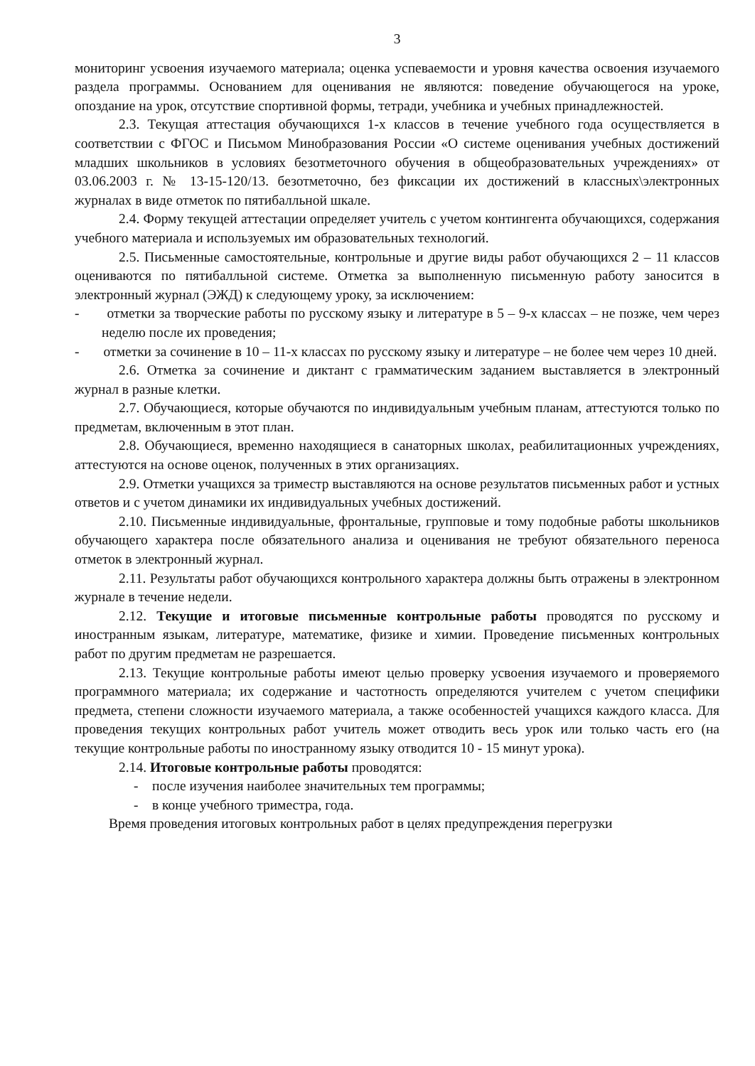3
мониторинг усвоения изучаемого материала; оценка успеваемости и уровня качества освоения изучаемого раздела программы. Основанием для оценивания не являются: поведение обучающегося на уроке, опоздание на урок, отсутствие спортивной формы, тетради, учебника и учебных принадлежностей.
2.3. Текущая аттестация обучающихся 1-х классов в течение учебного года осуществляется в соответствии с ФГОС и Письмом Минобразования России «О системе оценивания учебных достижений младших школьников в условиях безотметочного обучения в общеобразовательных учреждениях» от 03.06.2003 г. № 13-15-120/13. безотметочно, без фиксации их достижений в классных\электронных журналах в виде отметок по пятибалльной шкале.
2.4. Форму текущей аттестации определяет учитель с учетом контингента обучающихся, содержания учебного материала и используемых им образовательных технологий.
2.5. Письменные самостоятельные, контрольные и другие виды работ обучающихся 2 – 11 классов оцениваются по пятибалльной системе. Отметка за выполненную письменную работу заносится в электронный журнал (ЭЖД) к следующему уроку, за исключением:
- отметки за творческие работы по русскому языку и литературе в 5 – 9-х классах – не позже, чем через неделю после их проведения;
- отметки за сочинение в 10 – 11-х классах по русскому языку и литературе – не более чем через 10 дней.
2.6. Отметка за сочинение и диктант с грамматическим заданием выставляется в электронный журнал в разные клетки.
2.7. Обучающиеся, которые обучаются по индивидуальным учебным планам, аттестуются только по предметам, включенным в этот план.
2.8. Обучающиеся, временно находящиеся в санаторных школах, реабилитационных учреждениях, аттестуются на основе оценок, полученных в этих организациях.
2.9. Отметки учащихся за триместр выставляются на основе результатов письменных работ и устных ответов и с учетом динамики их индивидуальных учебных достижений.
2.10. Письменные индивидуальные, фронтальные, групповые и тому подобные работы школьников обучающего характера после обязательного анализа и оценивания не требуют обязательного переноса отметок в электронный журнал.
2.11. Результаты работ обучающихся контрольного характера должны быть отражены в электронном журнале в течение недели.
2.12. Текущие и итоговые письменные контрольные работы проводятся по русскому и иностранным языкам, литературе, математике, физике и химии. Проведение письменных контрольных работ по другим предметам не разрешается.
2.13. Текущие контрольные работы имеют целью проверку усвоения изучаемого и проверяемого программного материала; их содержание и частотность определяются учителем с учетом специфики предмета, степени сложности изучаемого материала, а также особенностей учащихся каждого класса. Для проведения текущих контрольных работ учитель может отводить весь урок или только часть его (на текущие контрольные работы по иностранному языку отводится 10 - 15 минут урока).
2.14. Итоговые контрольные работы проводятся:
- после изучения наиболее значительных тем программы;
- в конце учебного триместра, года.
Время проведения итоговых контрольных работ в целях предупреждения перегрузки